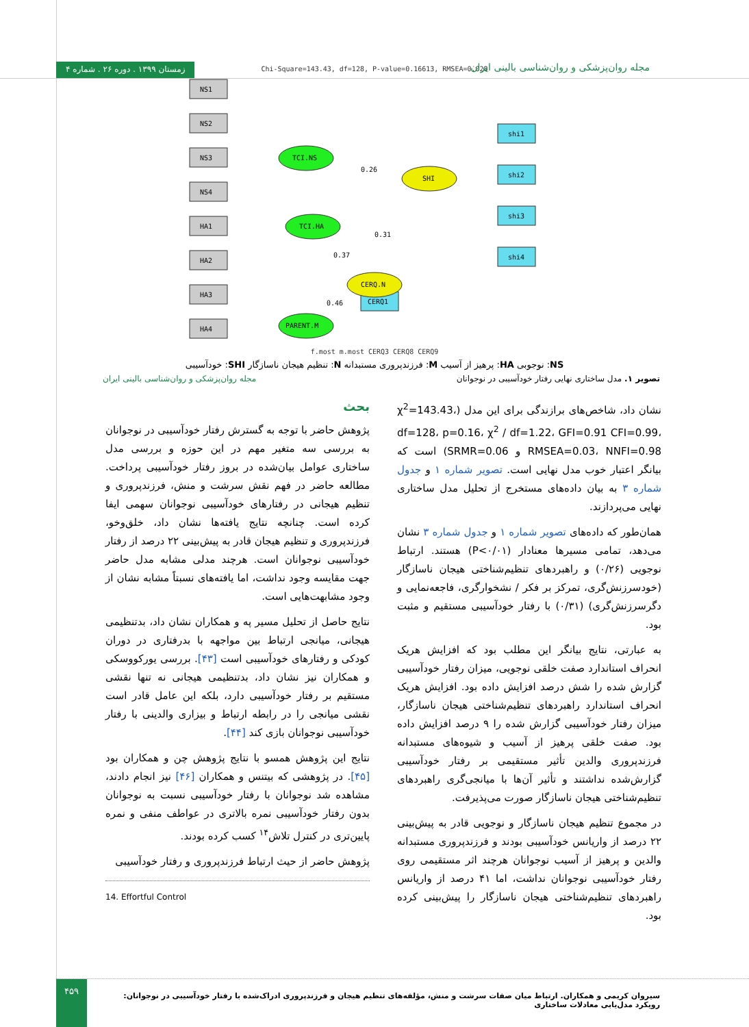زمستان ۱۳۹۹ . دوره ۲۶ . شماره ۴
مجله روان‌پزشکی و روان‌شناسی بالینی ایران
Chi-Square=143.43, df=128, P-value=0.16613, RMSEA=0.028
NS1
NS2
NS3
NS4
HA1
HA2
HA3
HA4
shi1
shi2
shi3
shi4
CERQ1
TCI.NS
TCI.HA
PARENT.M
SHI
CERQ.N
0.26
0.31
0.37
0.46
f.most m.most CERQ3 CERQ8 CERQ9
NS: نوجوبی HA: پرهیز از آسیب M: فرزندپروری مستبدانه N: تنظیم هیجان ناسازگار SHI: خودآسیبی
تصویر ۱. مدل ساختاری نهایی رفتار خودآسیبی در نوجوانان مجله روان‌پزشکی و روان‌شناسی بالینی ایران
نشان داد، شاخص‌های برازندگی برای این مدل (χ<sup>2</sup>=143.43، df=128، p=0.16، χ<sup>2</sup> / df=1.22، GFI=0.91 CFI=0.99، RMSEA=0.03، NNFI=0.98 و SRMR=0.06) است که بیانگر اعتبار خوب مدل نهایی است. تصویر شماره ۱ و جدول شماره ۳ به بیان داده‌های مستخرج از تحلیل مدل ساختاری نهایی می‌پردازند.
همان‌طور که داده‌های تصویر شماره ۱ و جدول شماره ۳ نشان می‌دهد، تمامی مسیرها معنادار (P<۰/۰۱) هستند. ارتباط نوجویی (۰/۲۶) و راهبردهای تنظیم‌شناختی هیجان ناسازگار (خودسرزنش‌گری، تمرکز بر فکر / نشخوارگری، فاجعه‌نمایی و دگرسرزنش‌گری) (۰/۳۱) با رفتار خودآسیبی مستقیم و مثبت بود.
به عبارتی، نتایج بیانگر این مطلب بود که افزایش هریک انحراف استاندارد صفت خلقی نوجویی، میزان رفتار خودآسیبی گزارش شده را شش درصد افزایش داده بود. افزایش هریک انحراف استاندارد راهبردهای تنظیم‌شناختی هیجان ناسازگار، میزان رفتار خودآسیبی گزارش شده را ۹ درصد افزایش داده بود. صفت خلقی پرهیز از آسیب و شیوه‌های مستبدانه فرزندپروری والدین تأثیر مستقیمی بر رفتار خودآسیبی گزارش‌شده نداشتند و تأثیر آن‌ها با میانجی‌گری راهبردهای تنظیم‌شناختی هیجان ناسازگار صورت می‌پذیرفت.
در مجموع تنظیم هیجان ناسازگار و نوجویی قادر به پیش‌بینی ۲۲ درصد از واریانس خودآسیبی بودند و فرزندپروری مستبدانه والدین و پرهیز از آسیب نوجوانان هرچند اثر مستقیمی روی رفتار خودآسیبی نوجوانان نداشت، اما ۴۱ درصد از واریانس راهبردهای تنظیم‌شناختی هیجان ناسازگار را پیش‌بینی کرده بود.
بحث
پژوهش حاضر با توجه به گسترش رفتار خودآسیبی در نوجوانان به بررسی سه متغیر مهم در این حوزه و بررسی مدل ساختاری عوامل بیان‌شده در بروز رفتار خودآسیبی پرداخت. مطالعه حاضر در فهم نقش سرشت و منش، فرزندپروری و تنظیم هیجانی در رفتارهای خودآسیبی نوجوانان سهمی ایفا کرده است. چنانچه نتایج یافته‌ها نشان داد، خلق‌وخو، فرزندپروری و تنظیم هیجان قادر به پیش‌بینی ۲۲ درصد از رفتار خودآسیبی نوجوانان است. هرچند مدلی مشابه مدل حاضر جهت مقایسه وجود نداشت، اما یافته‌های نسبتاً مشابه نشان از وجود مشابهت‌هایی است.
نتایج حاصل از تحلیل مسیر په و همکاران نشان داد، بدتنظیمی هیجانی، میانجی ارتباط بین مواجهه با بدرفتاری در دوران کودکی و رفتارهای خودآسیبی است [۴۳]. بررسی یورکووسکی و همکاران نیز نشان داد، بدتنظیمی هیجانی نه تنها نقشی مستقیم بر رفتار خودآسیبی دارد، بلکه این عامل قادر است نقشی میانجی را در رابطه ارتباط و بیزاری والدینی با رفتار خودآسیبی نوجوانان بازی کند [۴۴].
نتایج این پژوهش همسو با نتایج پژوهش چن و همکاران بود [۴۵]. در پژوهشی که بیتنس و همکاران [۴۶] نیز انجام دادند، مشاهده شد نوجوانان با رفتار خودآسیبی نسبت به نوجوانان بدون رفتار خودآسیبی نمره بالاتری در عواطف منفی و نمره پایین‌تری در کنترل تلاش<sup>۱۴</sup> کسب کرده بودند.
پژوهش حاضر از حیث ارتباط فرزندپروری و رفتار خودآسیبی
14. Effortful Control
۴۵۹
سیروان کریمی و همکاران. ارتباط میان صفات سرشت و منش، مؤلفه‌های تنظیم هیجان و فرزندپروری ادراک‌شده با رفتار خودآسیبی در نوجوانان: رویکرد مدل‌یابی معادلات ساختاری